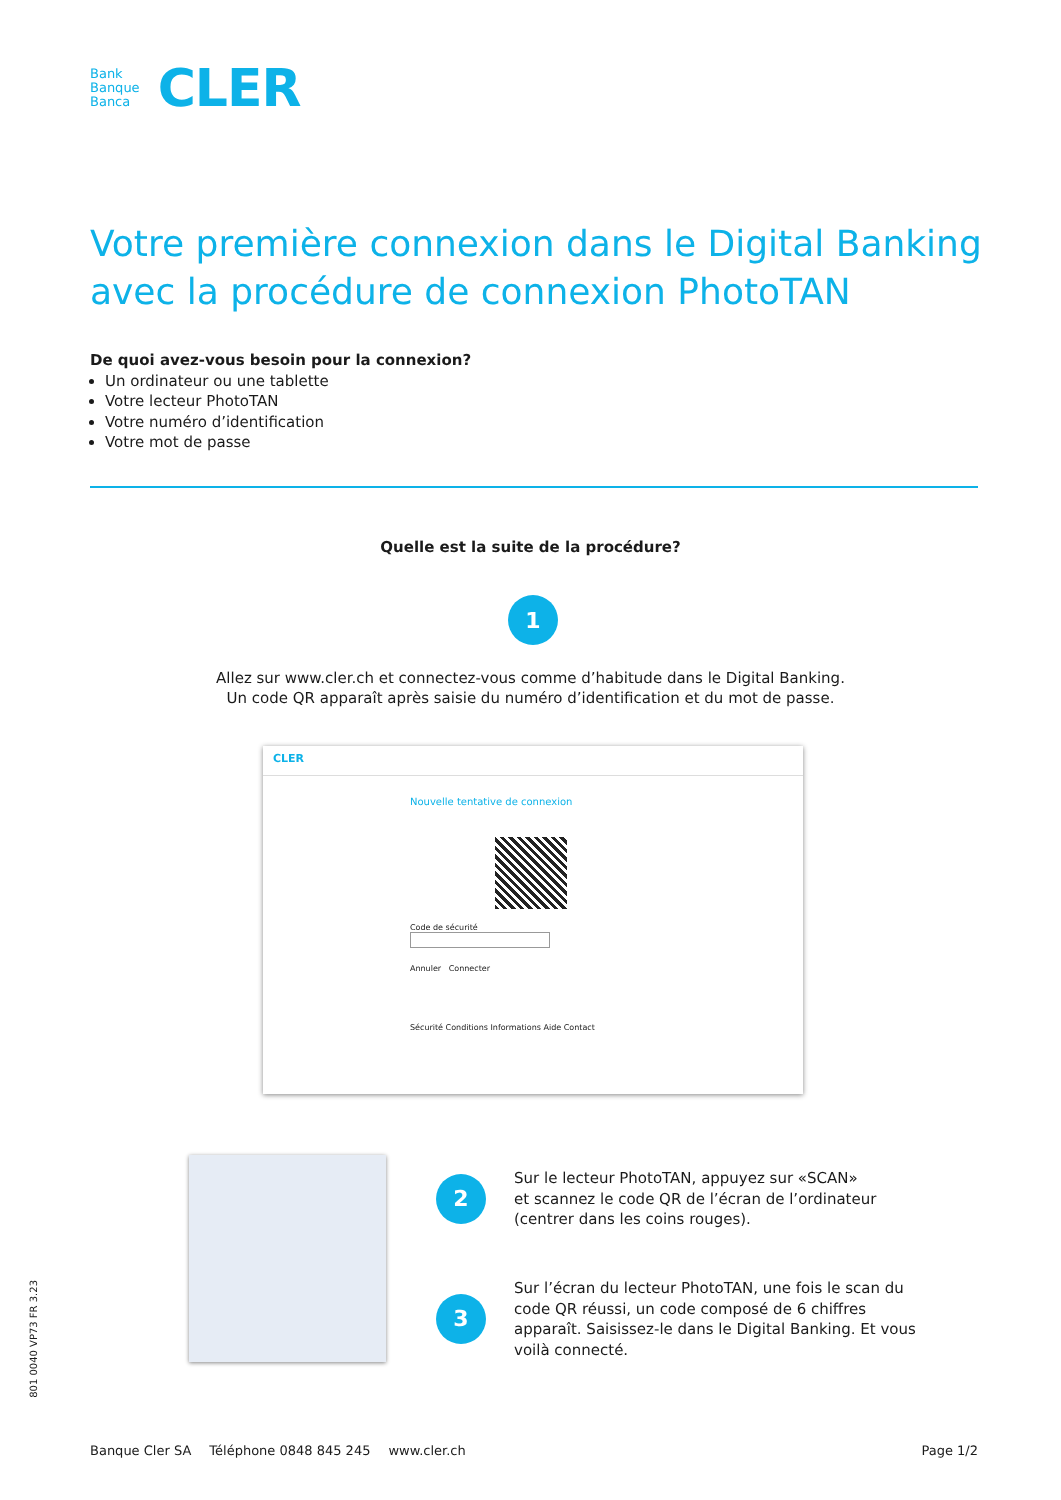Bank
Banque
Banca
CLER
Votre première connexion dans le Digital Banking avec la procédure de connexion PhotoTAN
De quoi avez-vous besoin pour la connexion?
Un ordinateur ou une tablette
Votre lecteur PhotoTAN
Votre numéro d’identification
Votre mot de passe
Quelle est la suite de la procédure?
1
Allez sur www.cler.ch et connectez-vous comme d’habitude dans le Digital Banking.
Un code QR apparaît après saisie du numéro d’identification et du mot de passe.
CLER
Nouvelle tentative de connexion
Code de sécurité
Annuler Connecter
Sécurité Conditions Informations Aide Contact
2
Sur le lecteur PhotoTAN, appuyez sur «SCAN»
et scannez le code QR de l’écran de l’ordinateur
(centrer dans les coins rouges).
3
Sur l’écran du lecteur PhotoTAN, une fois le scan du
code QR réussi, un code composé de 6 chiffres
apparaît. Saisissez-le dans le Digital Banking. Et vous
voilà connecté.
801 0040 VP73 FR 3.23
Banque Cler SA Téléphone 0848 845 245 www.cler.ch Page 1/2